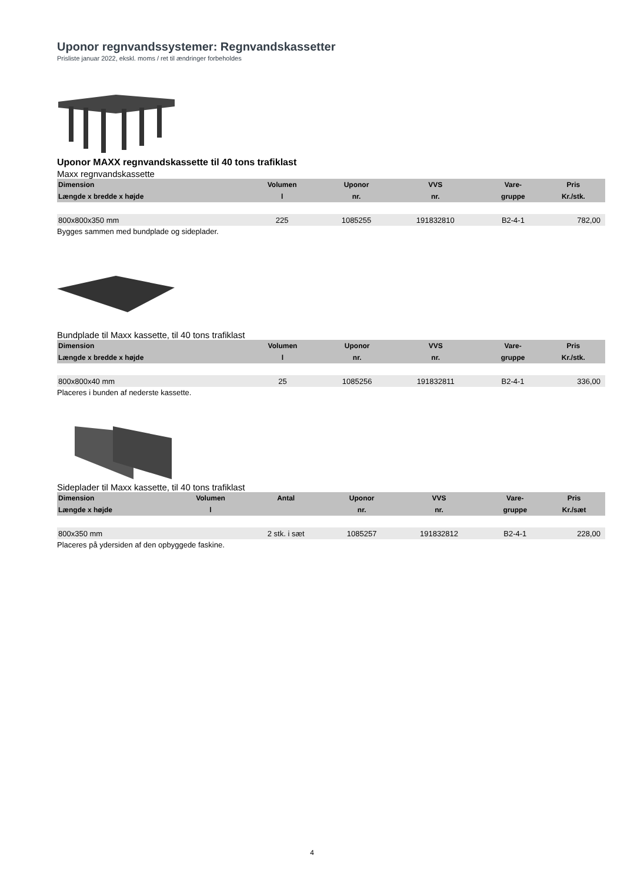Uponor regnvandssystemer: Regnvandskassetter
Prisliste januar 2022, ekskl. moms / ret til ændringer forbeholdes
Uponor MAXX regnvandskassette til 40 tons trafiklast
Maxx regnvandskassette
| Dimension | Volumen | | Uponor | VVS | | Vare- | Pris |
| --- | --- | --- | --- | --- | --- | --- | --- |
| Længde x bredde x højde | l | | nr. | nr. | | gruppe | Kr./stk. |
| 800x800x350 mm | 225 | | 1085255 | 191832810 | | B2-4-1 | 782,00 |
Bygges sammen med bundplade og sideplader.
Bundplade til Maxx kassette, til 40 tons trafiklast
| Dimension | Volumen | | Uponor | VVS | | Vare- | Pris |
| --- | --- | --- | --- | --- | --- | --- | --- |
| Længde x bredde x højde | l | | nr. | nr. | | gruppe | Kr./stk. |
| 800x800x40 mm | 25 | | 1085256 | 191832811 | | B2-4-1 | 336,00 |
Placeres i bunden af nederste kassette.
Sideplader til Maxx kassette, til 40 tons trafiklast
| Dimension | Volumen | Antal | Uponor | VVS | | Vare- | Pris |
| --- | --- | --- | --- | --- | --- | --- | --- |
| Længde x højde | l | | nr. | nr. | | gruppe | Kr./sæt |
| 800x350 mm | | 2 stk. i sæt | 1085257 | 191832812 | | B2-4-1 | 228,00 |
Placeres på ydersiden af den opbyggede faskine.
4